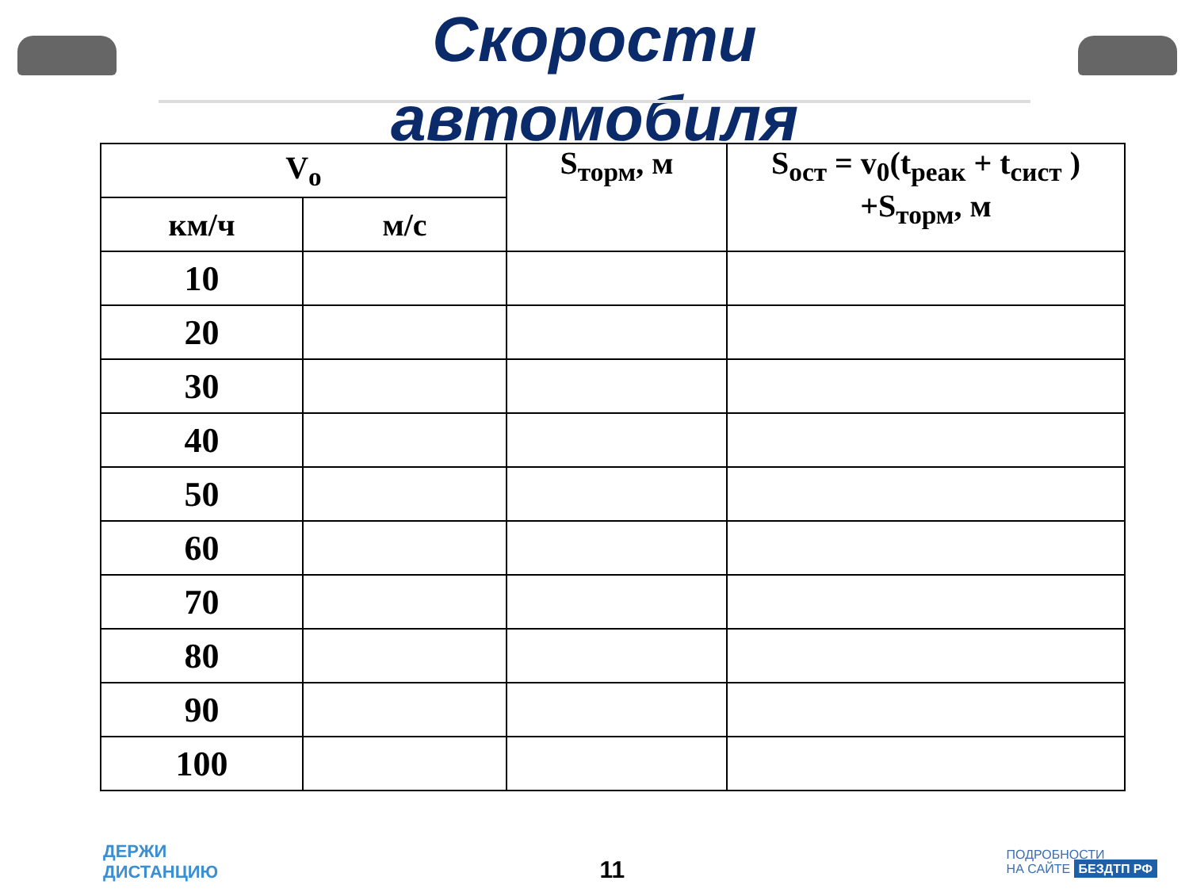Скорости
автомобиля
| V<sub>o</sub> | | S<sub>торм</sub>, м | S<sub>ост</sub> = v<sub>0</sub>(t<sub>реак</sub> + t<sub>сист</sub> ) +S<sub>торм</sub>, м |
| --- | --- | --- | --- |
| км/ч | м/с | | |
| 10 | | | |
| 20 | | | |
| 30 | | | |
| 40 | | | |
| 50 | | | |
| 60 | | | |
| 70 | | | |
| 80 | | | |
| 90 | | | |
| 100 | | | |
ДЕРЖИ
ДИСТАНЦИЮ
11
ПОДРОБНОСТИ
НА САЙТЕ БЕЗДТП РФ